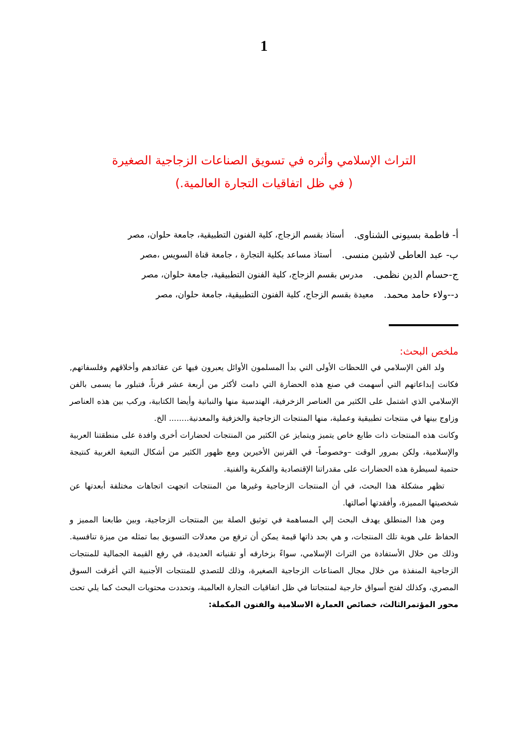1
التراث الإسلامي وأثره في تسويق الصناعات الزجاجية الصغيرة
( في ظل اتفاقيات التجارة العالمية.)
أ- فاطمة بسيونى الشناوى. أستاذ بقسم الزجاج، كلية الفنون التطبيقية، جامعة حلوان، مصر
ب- عبد العاطى لاشين منسى. أستاذ مساعد بكلية التجارة ، جامعة قناة السويس ،مصر
ج-حسام الدين نظمى. مدرس بقسم الزجاج، كلية الفنون التطبيقية، جامعة حلوان، مصر
د--ولاء حامد محمد. معيدة بقسم الزجاج، كلية الفنون التطبيقية، جامعة حلوان، مصر
ملخص البحث:
ولد الفن الإسلامي في اللحظات الأولى التي بدأ المسلمون الأوائل يعبرون فيها عن عقائدهم وأخلاقهم وفلسفاتهم, فكانت إبداعاتهم التي أسهمت في صنع هذه الحضارة التي دامت لأكثر من أربعة عشر قرناً، فتبلور ما يسمى بالفن الإسلامي الذي اشتمل على الكثير من العناصر الزخرفية، الهندسية منها والنباتية وأيضا الكتابية، وركب بين هذه العناصر وزاوج بينها في منتجات تطبيقية وعملية، منها المنتجات الزجاجية والخزفية والمعدنية........ الخ.
وكانت هذه المنتجات ذات طابع خاص يتميز ويتمايز عن الكثير من المنتجات لحضارات أخرى وافدة على منطقتنا العربية والإسلامية، ولكن بمرور الوقت –وخصوصاً- في القرنين الأخيرين ومع ظهور الكثير من أشكال التبعية الغربية كنتيجة حتمية لسيطرة هذه الحضارات على مقدراتنا الإقتصادية والفكرية والفنية.
تظهر مشكلة هذا البحث، في أن المنتجات الزجاجية وغيرها من المنتجات اتجهت اتجاهات مختلفة أبعدتها عن شخصيتها المميزة، وأفقدتها أصالتها.
ومن هذا المنطلق يهدف البحث إلي المساهمة في توثيق الصلة بين المنتجات الزجاجية، وبين طابعنا المميز و الحفاظ على هوية تلك المنتجات، و هي بحد ذاتها قيمة يمكن أن ترفع من معدلات التسويق بما تمثله من ميزة تنافسية. وذلك من خلال الأستفادة من التراث الإسلامي، سواءً بزخارفه أو تقنياته العديدة، في رفع القيمة الجمالية للمنتجات الزجاجية المنفذة من خلال مجال الصناعات الزجاجية الصغيرة، وذلك للتصدي للمنتجات الأجنبية التي أغرقت السوق المصري، وكذلك لفتح أسواق خارجية لمنتجاتنا في ظل اتفاقيات التجارة العالمية، وتحددت محتويات البحث كما يلي تحت محور المؤتمرالثالث، خصائص العمارة الاسلامية والفنون المكملة: